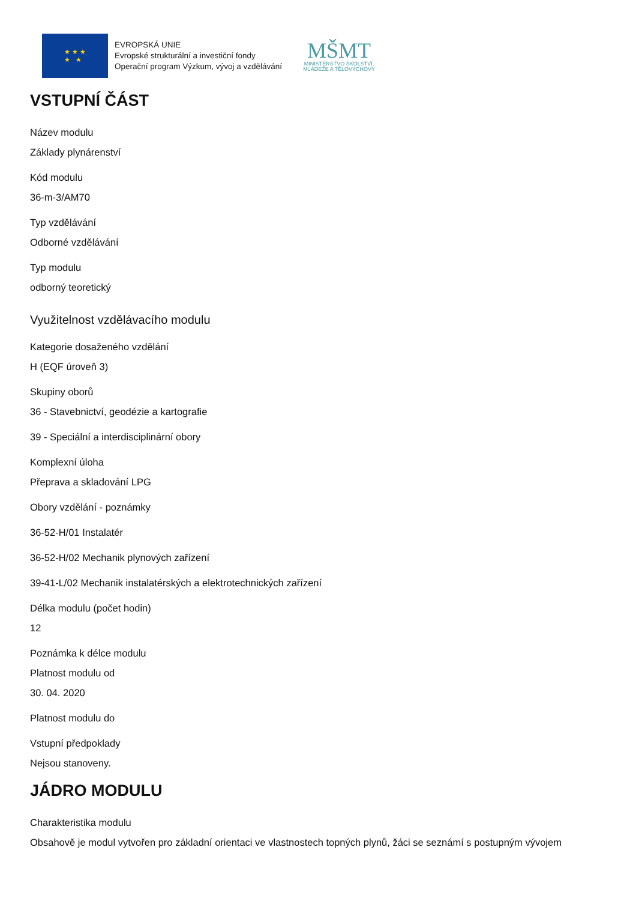★ ★ ★
★ ★
EVROPSKÁ UNIE
Evropské strukturální a investiční fondy
Operační program Výzkum, vývoj a vzdělávání
MŠMT
MINISTERSTVO ŠKOLSTVÍ,
MLÁDEŽE A TĚLOVÝCHOVY
VSTUPNÍ ČÁST
Název modulu
Základy plynárenství
Kód modulu
36-m-3/AM70
Typ vzdělávání
Odborné vzdělávání
Typ modulu
odborný teoretický
Využitelnost vzdělávacího modulu
Kategorie dosaženého vzdělání
H (EQF úroveň 3)
Skupiny oborů
36 - Stavebnictví, geodézie a kartografie
39 - Speciální a interdisciplinární obory
Komplexní úloha
Přeprava a skladování LPG
Obory vzdělání - poznámky
36-52-H/01 Instalatér
36-52-H/02 Mechanik plynových zařízení
39-41-L/02 Mechanik instalatérských a elektrotechnických zařízení
Délka modulu (počet hodin)
12
Poznámka k délce modulu
Platnost modulu od
30. 04. 2020
Platnost modulu do
Vstupní předpoklady
Nejsou stanoveny.
JÁDRO MODULU
Charakteristika modulu
Obsahově je modul vytvořen pro základní orientaci ve vlastnostech topných plynů, žáci se seznámí s postupným vývojem